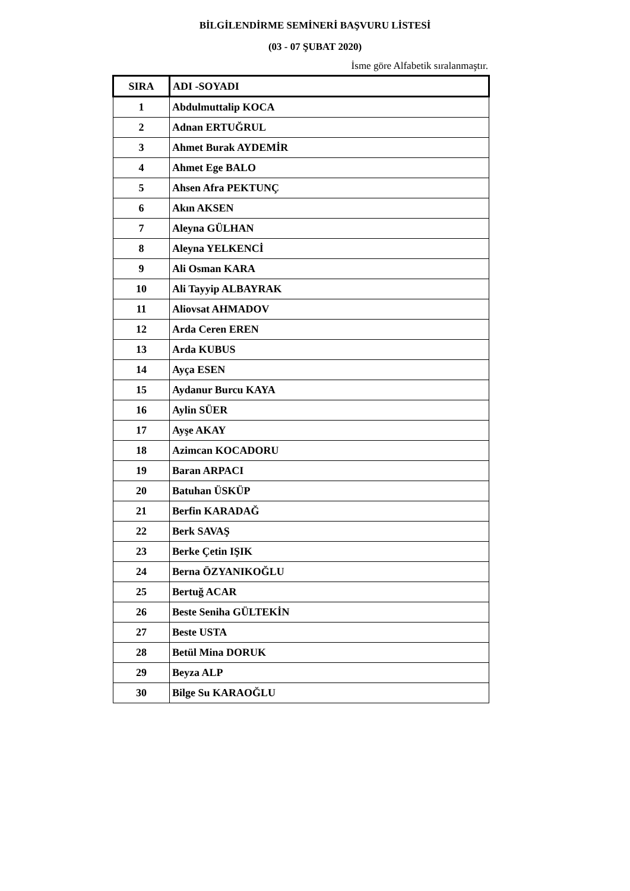BİLGİLENDİRME SEMİNERİ BAŞVURU LİSTESİ
(03 - 07 ŞUBAT 2020)
İsme göre Alfabetik sıralanmaştır.
| SIRA | ADI -SOYADI |
| --- | --- |
| 1 | Abdulmuttalip KOCA |
| 2 | Adnan ERTUĞRUL |
| 3 | Ahmet Burak AYDEMİR |
| 4 | Ahmet Ege BALO |
| 5 | Ahsen Afra PEKTUNÇ |
| 6 | Akın AKSEN |
| 7 | Aleyna GÜLHAN |
| 8 | Aleyna YELKENCİ |
| 9 | Ali Osman KARA |
| 10 | Ali Tayyip ALBAYRAK |
| 11 | Aliovsat AHMADOV |
| 12 | Arda Ceren EREN |
| 13 | Arda KUBUS |
| 14 | Ayça ESEN |
| 15 | Aydanur Burcu KAYA |
| 16 | Aylin SÜER |
| 17 | Ayşe AKAY |
| 18 | Azimcan KOCADORU |
| 19 | Baran ARPACI |
| 20 | Batuhan ÜSKÜP |
| 21 | Berfin KARADAĞ |
| 22 | Berk SAVAŞ |
| 23 | Berke Çetin IŞIK |
| 24 | Berna ÖZYANIKOĞLU |
| 25 | Bertuğ ACAR |
| 26 | Beste Seniha GÜLTEKİN |
| 27 | Beste USTA |
| 28 | Betül Mina DORUK |
| 29 | Beyza ALP |
| 30 | Bilge Su KARAOĞLU |